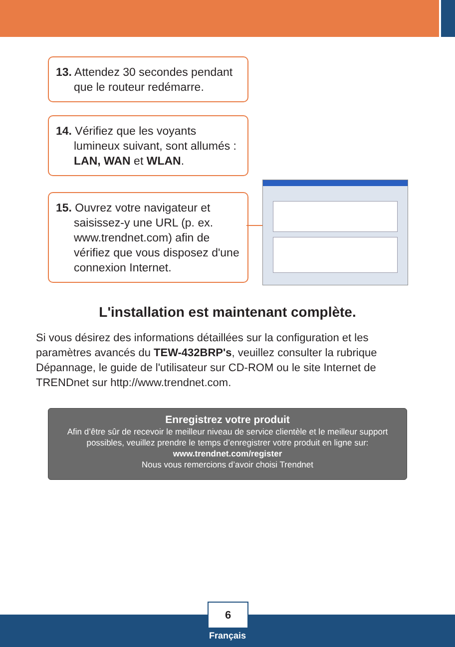13. Attendez 30 secondes pendant que le routeur redémarre.
14. Vérifiez que les voyants lumineux suivant, sont allumés :
LAN, WAN et WLAN.
15. Ouvrez votre navigateur et saisissez-y une URL (p. ex. www.trendnet.com) afin de vérifiez que vous disposez d'une connexion Internet.
L'installation est maintenant complète.
Si vous désirez des informations détaillées sur la configuration et les paramètres avancés du TEW-432BRP's, veuillez consulter la rubrique Dépannage, le guide de l'utilisateur sur CD-ROM ou le site Internet de TRENDnet sur http://www.trendnet.com.
Enregistrez votre produit
Afin d’être sûr de recevoir le meilleur niveau de service clientèle et le meilleur support possibles, veuillez prendre le temps d’enregistrer votre produit en ligne sur:
www.trendnet.com/register
Nous vous remercions d’avoir choisi Trendnet
6
Français